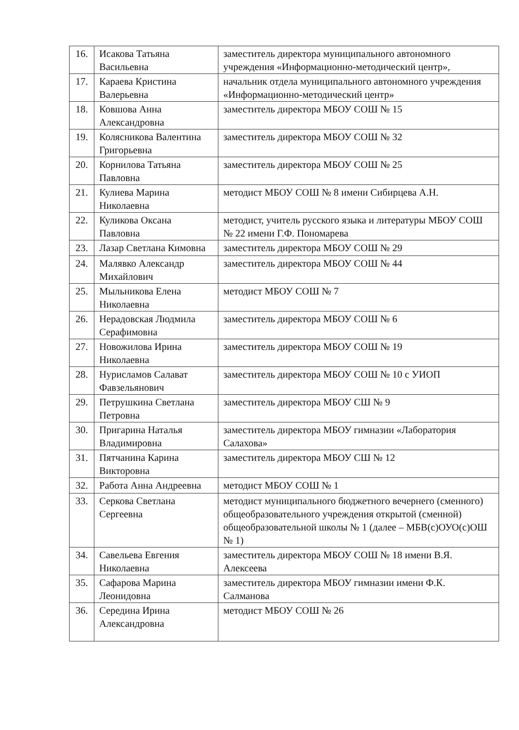| 16. | Исакова Татьяна Васильевна | заместитель директора муниципального автономного учреждения «Информационно-методический центр», |
| 17. | Караева Кристина Валерьевна | начальник отдела муниципального автономного учреждения «Информационно-методический центр» |
| 18. | Ковшова Анна Александровна | заместитель директора МБОУ СОШ № 15 |
| 19. | Колясникова Валентина Григорьевна | заместитель директора МБОУ СОШ № 32 |
| 20. | Корнилова Татьяна Павловна | заместитель директора МБОУ СОШ № 25 |
| 21. | Кулиева Марина Николаевна | методист МБОУ СОШ № 8 имени Сибирцева А.Н. |
| 22. | Куликова Оксана Павловна | методист, учитель русского языка и литературы МБОУ СОШ № 22 имени Г.Ф. Пономарева |
| 23. | Лазар Светлана Кимовна | заместитель директора МБОУ СОШ № 29 |
| 24. | Малявко Александр Михайлович | заместитель директора МБОУ СОШ № 44 |
| 25. | Мыльникова Елена Николаевна | методист МБОУ СОШ № 7 |
| 26. | Нерадовская Людмила Серафимовна | заместитель директора МБОУ СОШ № 6 |
| 27. | Новожилова Ирина Николаевна | заместитель директора МБОУ СОШ № 19 |
| 28. | Нурисламов Салават Фавзельянович | заместитель директора МБОУ СОШ № 10 с УИОП |
| 29. | Петрушкина Светлана Петровна | заместитель директора МБОУ СШ № 9 |
| 30. | Пригарина Наталья Владимировна | заместитель директора МБОУ гимназии «Лаборатория Салахова» |
| 31. | Пятчанина Карина Викторовна | заместитель директора МБОУ СШ № 12 |
| 32. | Работа Анна Андреевна | методист МБОУ СОШ № 1 |
| 33. | Серкова Светлана Сергеевна | методист муниципального бюджетного вечернего (сменного) общеобразовательного учреждения открытой (сменной) общеобразовательной школы № 1 (далее – МБВ(с)ОУО(с)ОШ № 1) |
| 34. | Савельева Евгения Николаевна | заместитель директора МБОУ СОШ № 18 имени В.Я. Алексеева |
| 35. | Сафарова Марина Леонидовна | заместитель директора МБОУ гимназии имени Ф.К. Салманова |
| 36. | Середина Ирина Александровна | методист МБОУ СОШ № 26 |